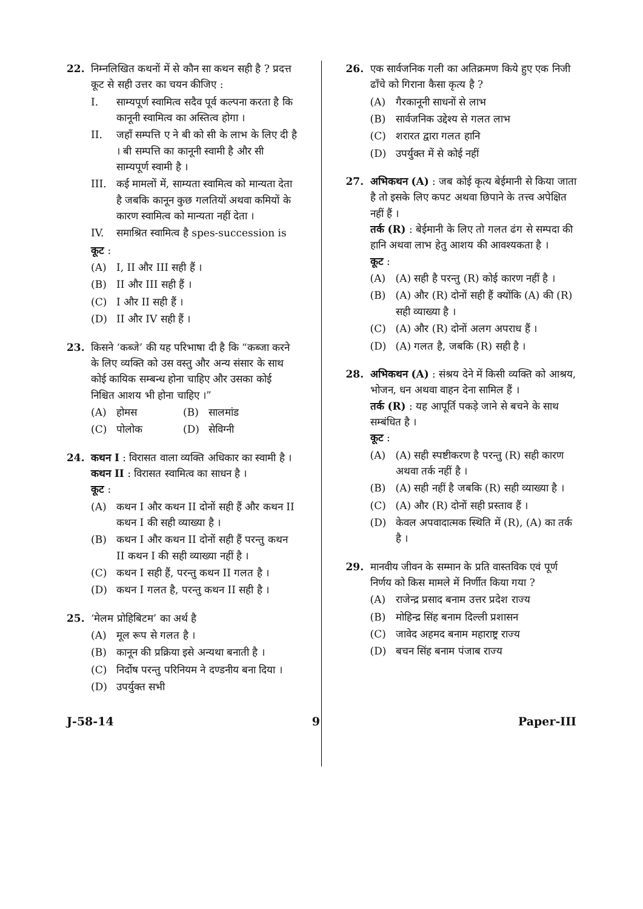22. निम्नलिखित कथनों में से कौन सा कथन सही है ? प्रदत्त कूट से सही उत्तर का चयन कीजिए :
I. साम्यपूर्ण स्वामित्व सदैव पूर्व कल्पना करता है कि कानूनी स्वामित्व का अस्तित्व होगा ।
II. जहाँ सम्पत्ति ए ने बी को सी के लाभ के लिए दी है । बी सम्पत्ति का कानूनी स्वामी है और सी साम्यपूर्ण स्वामी है ।
III. कई मामलों में, साम्यता स्वामित्व को मान्यता देता है जबकि कानून कुछ गलतियों अथवा कमियों के कारण स्वामित्व को मान्यता नहीं देता ।
IV. समाश्रित स्वामित्व है spes-succession is
कूट :
(A) I, II और III सही हैं ।
(B) II और III सही हैं ।
(C) I और II सही हैं ।
(D) II और IV सही हैं ।
23. किसने ‘कब्जे’ की यह परिभाषा दी है कि “कब्जा करने के लिए व्यक्ति को उस वस्तु और अन्य संसार के साथ कोई कायिक सम्बन्ध होना चाहिए और उसका कोई निश्चित आशय भी होना चाहिए ।”
(A) होमस (B) सालमांड
(C) पोलोक (D) सेविग्नी
24. कथन I : विरासत वाला व्यक्ति अधिकार का स्वामी है ।
कथन II : विरासत स्वामित्व का साधन है ।
कूट :
(A) कथन I और कथन II दोनों सही हैं और कथन II कथन I की सही व्याख्या है ।
(B) कथन I और कथन II दोनों सही हैं परन्तु कथन II कथन I की सही व्याख्या नहीं है ।
(C) कथन I सही हैं, परन्तु कथन II गलत है ।
(D) कथन I गलत है, परन्तु कथन II सही है ।
25. ‘मेलम प्रोहिबिटम’ का अर्थ है
(A) मूल रूप से गलत है ।
(B) कानून की प्रक्रिया इसे अन्यथा बनाती है ।
(C) निर्दोष परन्तु परिनियम ने दण्डनीय बना दिया ।
(D) उपर्युक्त सभी
26. एक सार्वजनिक गली का अतिक्रमण किये हुए एक निजी ढाँचे को गिराना कैसा कृत्य है ?
(A) गैरकानूनी साधनों से लाभ
(B) सार्वजनिक उद्देश्य से गलत लाभ
(C) शरारत द्वारा गलत हानि
(D) उपर्युक्त में से कोई नहीं
27. अभिकथन (A) : जब कोई कृत्य बेईमानी से किया जाता है तो इसके लिए कपट अथवा छिपाने के तत्त्व अपेक्षित नहीं हैं ।
तर्क (R) : बेईमानी के लिए तो गलत ढंग से सम्पदा की हानि अथवा लाभ हेतु आशय की आवश्यकता है ।
कूट :
(A) (A) सही है परन्तु (R) कोई कारण नहीं है ।
(B) (A) और (R) दोनों सही हैं क्योंकि (A) की (R) सही व्याख्या है ।
(C) (A) और (R) दोनों अलग अपराध हैं ।
(D) (A) गलत है, जबकि (R) सही है ।
28. अभिकथन (A) : संश्रय देने में किसी व्यक्ति को आश्रय, भोजन, धन अथवा वाहन देना सामिल हैं ।
तर्क (R) : यह आपूर्ति पकड़े जाने से बचने के साथ सम्बंधित है ।
कूट :
(A) (A) सही स्पष्टीकरण है परन्तु (R) सही कारण अथवा तर्क नहीं है ।
(B) (A) सही नहीं है जबकि (R) सही व्याख्या है ।
(C) (A) और (R) दोनों सही प्रस्ताव हैं ।
(D) केवल अपवादात्मक स्थिति में (R), (A) का तर्क है ।
29. मानवीय जीवन के सम्मान के प्रति वास्तविक एवं पूर्ण निर्णय को किस मामले में निर्णीत किया गया ?
(A) राजेन्द्र प्रसाद बनाम उत्तर प्रदेश राज्य
(B) मोहिन्द्र सिंह बनाम दिल्ली प्रशासन
(C) जावेद अहमद बनाम महाराष्ट्र राज्य
(D) बचन सिंह बनाम पंजाब राज्य
J-58-14 9 Paper-III